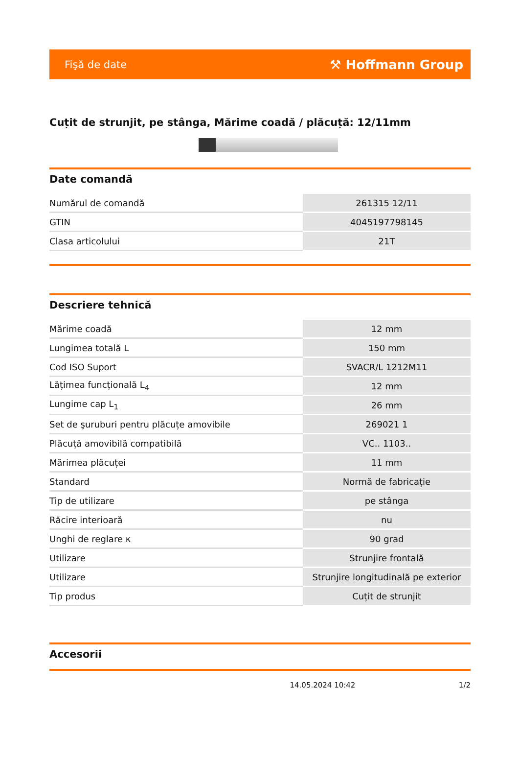Fişă de date ⚒ Hoffmann Group
Cuțit de strunjit, pe stânga, Mărime coadă / plăcuță: 12/11mm
Date comandă
| Numărul de comandă | 261315 12/11 |
| GTIN | 4045197798145 |
| Clasa articolului | 21T |
Descriere tehnică
| Mărime coadă | 12 mm |
| Lungimea totală L | 150 mm |
| Cod ISO Suport | SVACR/L 1212M11 |
| Lățimea funcțională L<sub>4</sub> | 12 mm |
| Lungime cap L<sub>1</sub> | 26 mm |
| Set de şuruburi pentru plăcuțe amovibile | 269021 1 |
| Plăcuță amovibilă compatibilă | VC.. 1103.. |
| Mărimea plăcuței | 11 mm |
| Standard | Normă de fabricație |
| Tip de utilizare | pe stânga |
| Răcire interioară | nu |
| Unghi de reglare κ | 90 grad |
| Utilizare | Strunjire frontală |
| Utilizare | Strunjire longitudinală pe exterior |
| Tip produs | Cuțit de strunjit |
Accesorii
14.05.2024 10:42 1/2